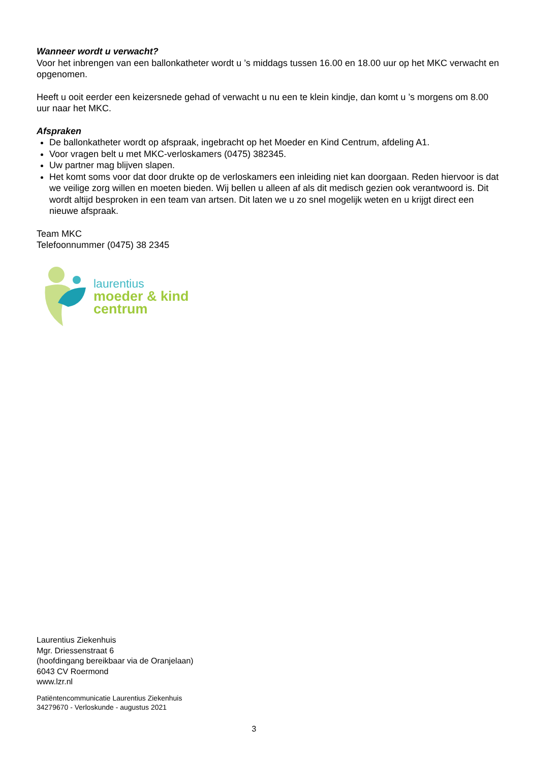Wanneer wordt u verwacht?
Voor het inbrengen van een ballonkatheter wordt u ’s middags tussen 16.00 en 18.00 uur op het MKC verwacht en opgenomen.
Heeft u ooit eerder een keizersnede gehad of verwacht u nu een te klein kindje, dan komt u ’s morgens om 8.00 uur naar het MKC.
Afspraken
De ballonkatheter wordt op afspraak, ingebracht op het Moeder en Kind Centrum, afdeling A1.
Voor vragen belt u met MKC-verloskamers (0475) 382345.
Uw partner mag blijven slapen.
Het komt soms voor dat door drukte op de verloskamers een inleiding niet kan doorgaan. Reden hiervoor is dat we veilige zorg willen en moeten bieden. Wij bellen u alleen af als dit medisch gezien ook verantwoord is. Dit wordt altijd besproken in een team van artsen. Dit laten we u zo snel mogelijk weten en u krijgt direct een nieuwe afspraak.
Team MKC
Telefoonnummer (0475) 38 2345
laurentius
moeder & kind
centrum
Laurentius Ziekenhuis
Mgr. Driessenstraat 6
(hoofdingang bereikbaar via de Oranjelaan)
6043 CV Roermond
www.lzr.nl
Patiëntencommunicatie Laurentius Ziekenhuis
34279670 - Verloskunde - augustus 2021
3